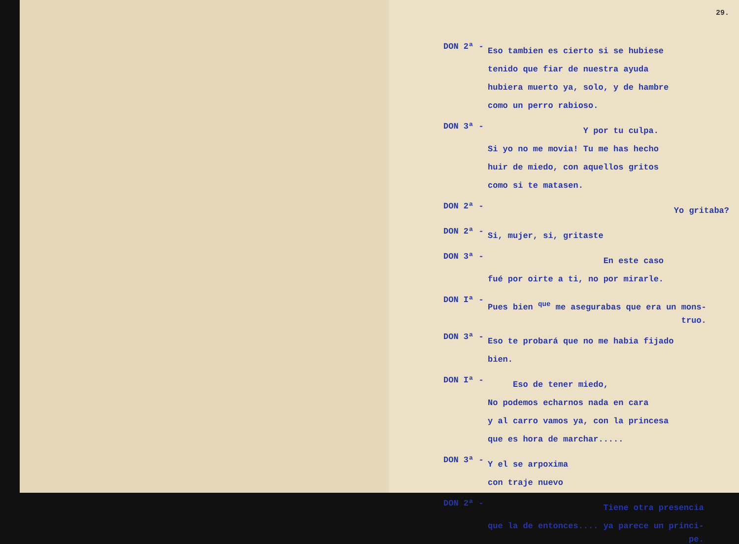29.
DON 2ª -
Eso tambien es cierto si se hubiese
tenido que fiar de nuestra ayuda
hubiera muerto ya, solo, y de hambre
como un perro rabioso.
DON 3ª -
Y por tu culpa.
Si yo no me movia! Tu me has hecho
huir de miedo, con aquellos gritos
como si te matasen.
DON 2ª -
Yo gritaba?
DON 2ª -
Si, mujer, si, gritaste
DON 3ª -
En este caso
fué por oirte a ti, no por mirarle.
DON Iª -
Pues bien <sup>que</sup> me asegurabas que era un mons-
truo.
DON 3ª -
Eso te probará que no me habia fijado
bien.
DON Iª -
Eso de tener miedo,
No podemos echarnos nada en cara
y al carro vamos ya, con la princesa
que es hora de marchar.....
DON 3ª -
Y el se arpoxima
con traje nuevo
DON 2ª -
Tiene otra presencia
que la de entonces.... ya parece un princi-
pe.